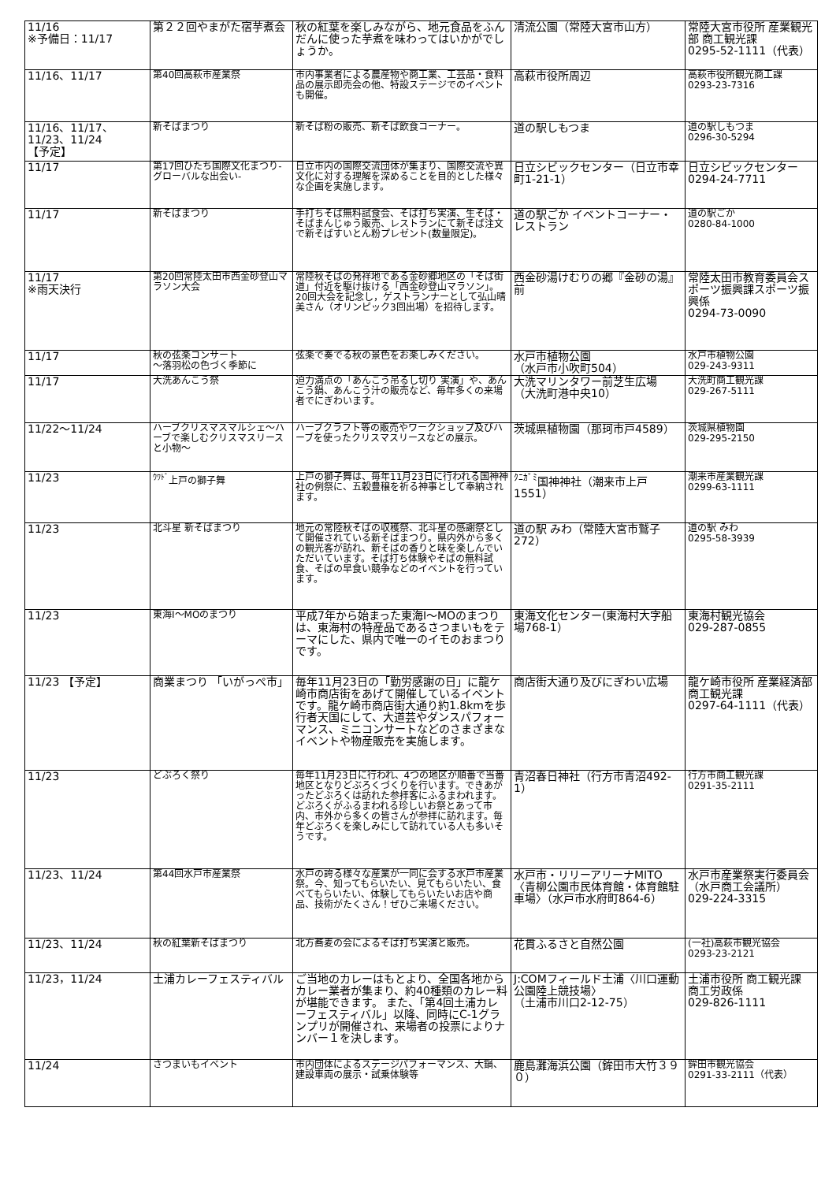| 11/16 ※予備日：11/17 | 第２２回やまがた宿芋煮会 | 秋の紅葉を楽しみながら、地元食品をふんだんに使った芋煮を味わってはいかがでしょうか。 | 清流公園（常陸大宮市山方） | 常陸大宮市役所 産業観光部 商工観光課 0295-52-1111（代表） |
| 11/16、11/17 | 第40回高萩市産業祭 | 市内事業者による農産物や商工業、工芸品・食料品の展示即売会の他、特設ステージでのイベントも開催。 | 高萩市役所周辺 | 高萩市役所観光商工課 0293-23-7316 |
| 11/16、11/17、11/23、11/24 【予定】 | 新そばまつり | 新そば粉の販売、新そば飲食コーナー。 | 道の駅しもつま | 道の駅しもつま 0296-30-5294 |
| 11/17 | 第17回ひたち国際文化まつり-グローバルな出会い- | 日立市内の国際交流団体が集まり、国際交流や異文化に対する理解を深めることを目的とした様々な企画を実施します。 | 日立シビックセンター（日立市幸町1-21-1） | 日立シビックセンター 0294-24-7711 |
| 11/17 | 新そばまつり | 手打ちそば無料試食会、そば打ち実演、生そば・そばまんじゅう販売、レストランにて新そば注文で新そばすいとん粉プレゼント(数量限定)。 | 道の駅ごか イベントコーナー・レストラン | 道の駅ごか 0280-84-1000 |
| 11/17 ※雨天決行 | 第20回常陸太田市西金砂登山マラソン大会 | 常陸秋そばの発祥地である金砂郷地区の「そば街道」付近を駆け抜ける「西金砂登山マラソン」。20回大会を記念し，ゲストランナーとして弘山晴美さん（オリンピック3回出場）を招待します。 | 西金砂湯けむりの郷『金砂の湯』前 | 常陸太田市教育委員会スポーツ振興課スポーツ振興係 0294-73-0090 |
| 11/17 | 秋の弦楽コンサート ～落羽松の色づく季節に | 弦楽で奏でる秋の景色をお楽しみください。 | 水戸市植物公園 （水戸市小吹町504） | 水戸市植物公園 029-243-9311 |
| 11/17 | 大洗あんこう祭 | 迫力満点の「あんこう吊るし切り 実演」や、あんこう鍋、あんこう汁の販売など、毎年多くの来場者でにぎわいます。 | 大洗マリンタワー前芝生広場 （大洗町港中央10） | 大洗町商工観光課 029-267-5111 |
| 11/22～11/24 | ハーブクリスマスマルシェ～ハーブで楽しむクリスマスリースと小物～ | ハーブクラフト等の販売やワークショップ及びハーブを使ったクリスマスリースなどの展示。 | 茨城県植物園（那珂市戸4589） | 茨城県植物園 029-295-2150 |
| 11/23 | <sup>ｳﾜﾄﾞ</sup>上戸の獅子舞 | 上戸の獅子舞は、毎年11月23日に行われる国神神社の例祭に、五穀豊穣を祈る神事として奉納されます。 | <sup>ｸﾆｶﾞﾐ</sup>国神神社（潮来市上戸1551） | 潮来市産業観光課 0299-63-1111 |
| 11/23 | 北斗星 新そばまつり | 地元の常陸秋そばの収穫祭、北斗星の感謝祭として開催されている新そばまつり。県内外から多くの観光客が訪れ、新そばの香りと味を楽しんでいただいています。そば打ち体験やそばの無料試食、そばの早食い競争などのイベントを行っています。 | 道の駅 みわ（常陸大宮市鷲子272） | 道の駅 みわ 0295-58-3939 |
| 11/23 | 東海I～MOのまつり | 平成7年から始まった東海I～MOのまつりは、東海村の特産品であるさつまいもをテーマにした、県内で唯一のイモのおまつりです。 | 東海文化センター(東海村大字船場768-1） | 東海村観光協会 029-287-0855 |
| 11/23 【予定】 | 商業まつり 「いがっぺ市」 | 毎年11月23日の「勤労感謝の日」に龍ケ崎市商店街をあげて開催しているイベントです。龍ケ崎市商店街大通り約1.8kmを歩行者天国にして、大道芸やダンスパフォーマンス、ミニコンサートなどのさまざまなイベントや物産販売を実施します。 | 商店街大通り及びにぎわい広場 | 龍ケ崎市役所 産業経済部 商工観光課 0297-64-1111（代表） |
| 11/23 | どぶろく祭り | 毎年11月23日に行われ、4つの地区が順番で当番地区となりどぶろくづくりを行います。できあがったどぶろくは訪れた参拝客にふるまわれます。どぶろくがふるまわれる珍しいお祭とあって市内、市外から多くの皆さんが参拝に訪れます。毎年どぶろくを楽しみにして訪れている人も多いそうです。 | 青沼春日神社（行方市青沼492-1） | 行方市商工観光課 0291-35-2111 |
| 11/23、11/24 | 第44回水戸市産業祭 | 水戸の誇る様々な産業が一同に会する水戸市産業祭。今、知ってもらいたい、見てもらいたい、食べてもらいたい、体験してもらいたいお店や商品、技術がたくさん！ぜひご来場ください。 | 水戸市・リリーアリーナMITO〈青柳公園市民体育館・体育館駐車場〉（水戸市水府町864-6） | 水戸市産業祭実行委員会（水戸商工会議所） 029-224-3315 |
| 11/23、11/24 | 秋の紅葉新そばまつり | 北方蕎麦の会によるそば打ち実演と販売。 | 花貫ふるさと自然公園 | (一社)高萩市観光協会 0293-23-2121 |
| 11/23，11/24 | 土浦カレーフェスティバル | ご当地のカレーはもとより、全国各地からカレー業者が集まり、約40種類のカレー料が堪能できます。 また、「第4回土浦カレーフェスティバル」以降、同時にC-1グランプリが開催され、来場者の投票によりナンバー１を決します。 | J:COMフィールド土浦〈川口運動公園陸上競技場〉 （土浦市川口2-12-75） | 土浦市役所 商工観光課 商工労政係 029-826-1111 |
| 11/24 | さつまいもイベント | 市内団体によるステージパフォーマンス、大鍋、建設車両の展示・試乗体験等 | 鹿島灘海浜公園（鉾田市大竹３９０） | 鉾田市観光協会 0291-33-2111（代表） |